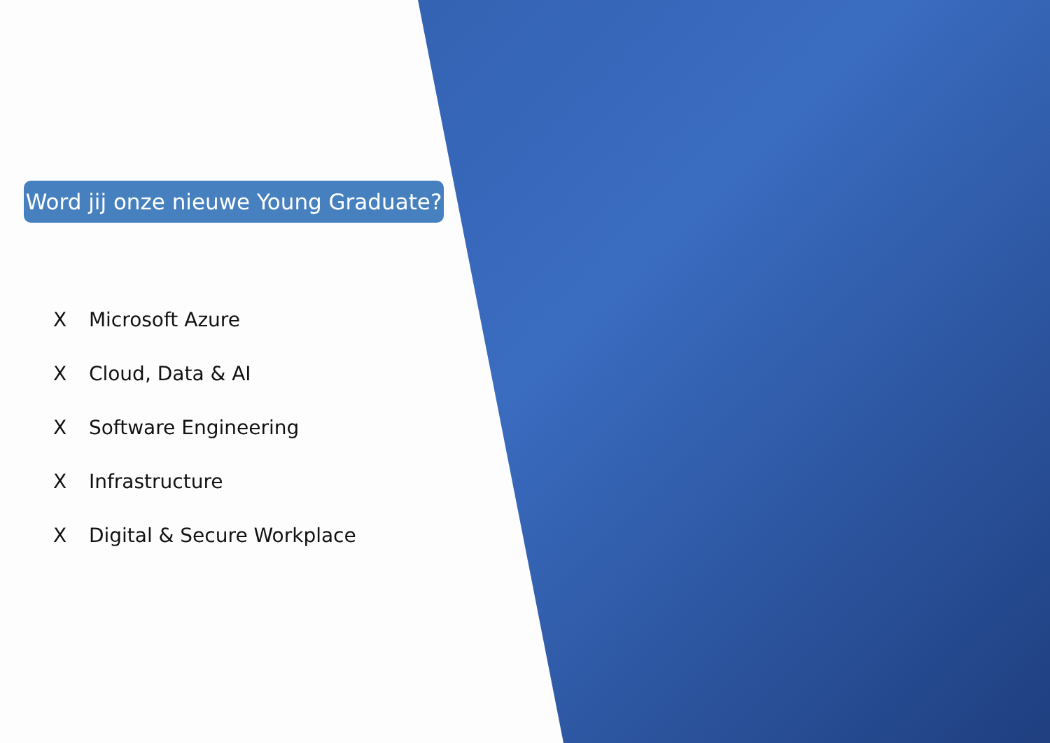Word jij onze nieuwe Young Graduate?
X Microsoft Azure
X Cloud, Data & AI
X Software Engineering
X Infrastructure
X Digital & Secure Workplace